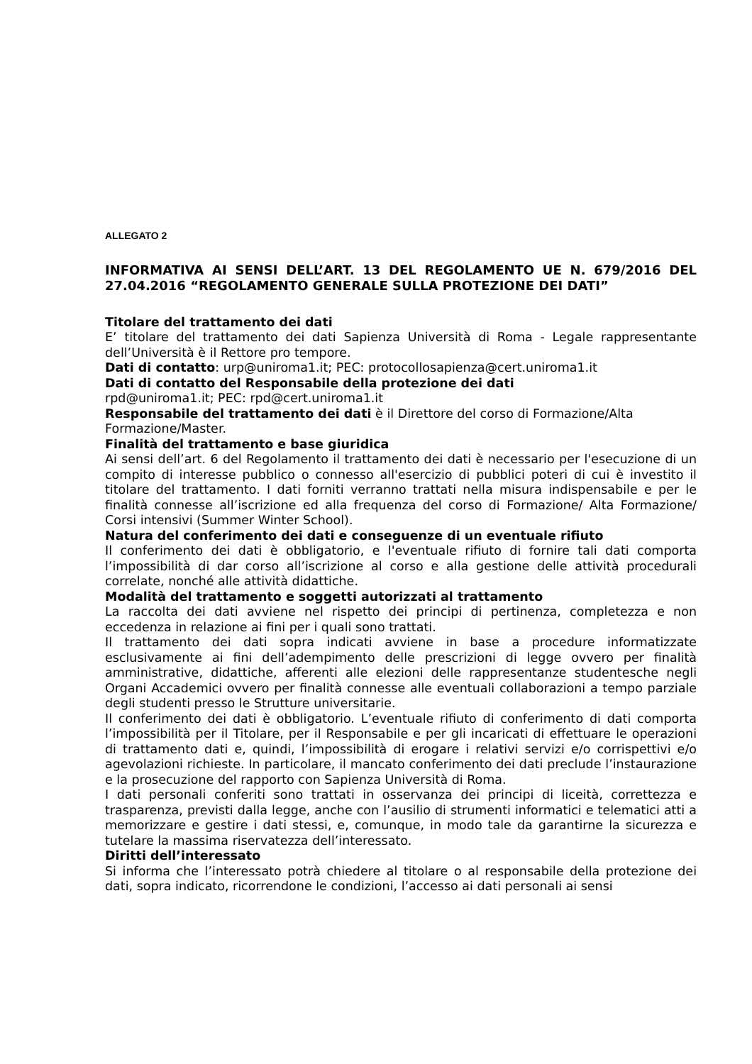ALLEGATO 2
INFORMATIVA AI SENSI DELL’ART. 13 DEL REGOLAMENTO UE N. 679/2016 DEL 27.04.2016 “REGOLAMENTO GENERALE SULLA PROTEZIONE DEI DATI”
Titolare del trattamento dei dati
E’ titolare del trattamento dei dati Sapienza Università di Roma - Legale rappresentante dell’Università è il Rettore pro tempore.
Dati di contatto: urp@uniroma1.it; PEC: protocollosapienza@cert.uniroma1.it
Dati di contatto del Responsabile della protezione dei dati
rpd@uniroma1.it; PEC: rpd@cert.uniroma1.it
Responsabile del trattamento dei dati è il Direttore del corso di Formazione/Alta Formazione/Master.
Finalità del trattamento e base giuridica
Ai sensi dell’art. 6 del Regolamento il trattamento dei dati è necessario per l'esecuzione di un compito di interesse pubblico o connesso all'esercizio di pubblici poteri di cui è investito il titolare del trattamento. I dati forniti verranno trattati nella misura indispensabile e per le finalità connesse all’iscrizione ed alla frequenza del corso di Formazione/ Alta Formazione/ Corsi intensivi (Summer Winter School).
Natura del conferimento dei dati e conseguenze di un eventuale rifiuto
Il conferimento dei dati è obbligatorio, e l'eventuale rifiuto di fornire tali dati comporta l’impossibilità di dar corso all’iscrizione al corso e alla gestione delle attività procedurali correlate, nonché alle attività didattiche.
Modalità del trattamento e soggetti autorizzati al trattamento
La raccolta dei dati avviene nel rispetto dei principi di pertinenza, completezza e non eccedenza in relazione ai fini per i quali sono trattati.
Il trattamento dei dati sopra indicati avviene in base a procedure informatizzate esclusivamente ai fini dell’adempimento delle prescrizioni di legge ovvero per finalità amministrative, didattiche, afferenti alle elezioni delle rappresentanze studentesche negli Organi Accademici ovvero per finalità connesse alle eventuali collaborazioni a tempo parziale degli studenti presso le Strutture universitarie.
Il conferimento dei dati è obbligatorio. L’eventuale rifiuto di conferimento di dati comporta l’impossibilità per il Titolare, per il Responsabile e per gli incaricati di effettuare le operazioni di trattamento dati e, quindi, l’impossibilità di erogare i relativi servizi e/o corrispettivi e/o agevolazioni richieste. In particolare, il mancato conferimento dei dati preclude l’instaurazione e la prosecuzione del rapporto con Sapienza Università di Roma.
I dati personali conferiti sono trattati in osservanza dei principi di liceità, correttezza e trasparenza, previsti dalla legge, anche con l’ausilio di strumenti informatici e telematici atti a memorizzare e gestire i dati stessi, e, comunque, in modo tale da garantirne la sicurezza e tutelare la massima riservatezza dell’interessato.
Diritti dell’interessato
Si informa che l’interessato potrà chiedere al titolare o al responsabile della protezione dei dati, sopra indicato, ricorrendone le condizioni, l’accesso ai dati personali ai sensi